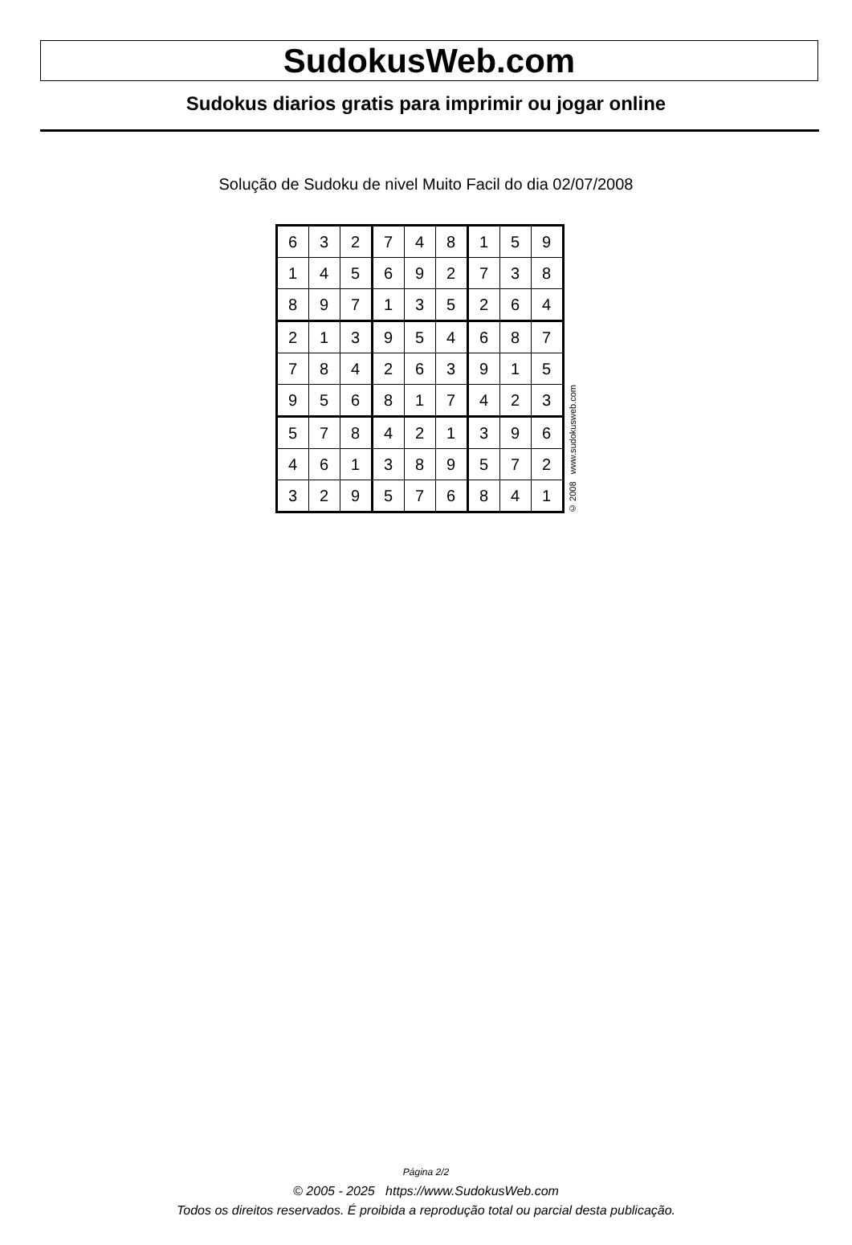SudokusWeb.com
Sudokus diarios gratis para imprimir ou jogar online
Solução de Sudoku de nivel Muito Facil do dia 02/07/2008
| 6 | 3 | 2 | 7 | 4 | 8 | 1 | 5 | 9 |
| 1 | 4 | 5 | 6 | 9 | 2 | 7 | 3 | 8 |
| 8 | 9 | 7 | 1 | 3 | 5 | 2 | 6 | 4 |
| 2 | 1 | 3 | 9 | 5 | 4 | 6 | 8 | 7 |
| 7 | 8 | 4 | 2 | 6 | 3 | 9 | 1 | 5 |
| 9 | 5 | 6 | 8 | 1 | 7 | 4 | 2 | 3 |
| 5 | 7 | 8 | 4 | 2 | 1 | 3 | 9 | 6 |
| 4 | 6 | 1 | 3 | 8 | 9 | 5 | 7 | 2 |
| 3 | 2 | 9 | 5 | 7 | 6 | 8 | 4 | 1 |
© 2008 www.sudokusweb.com
Página 2/2
© 2005 - 2025 https://www.SudokusWeb.com
Todos os direitos reservados. É proibida a reprodução total ou parcial desta publicação.